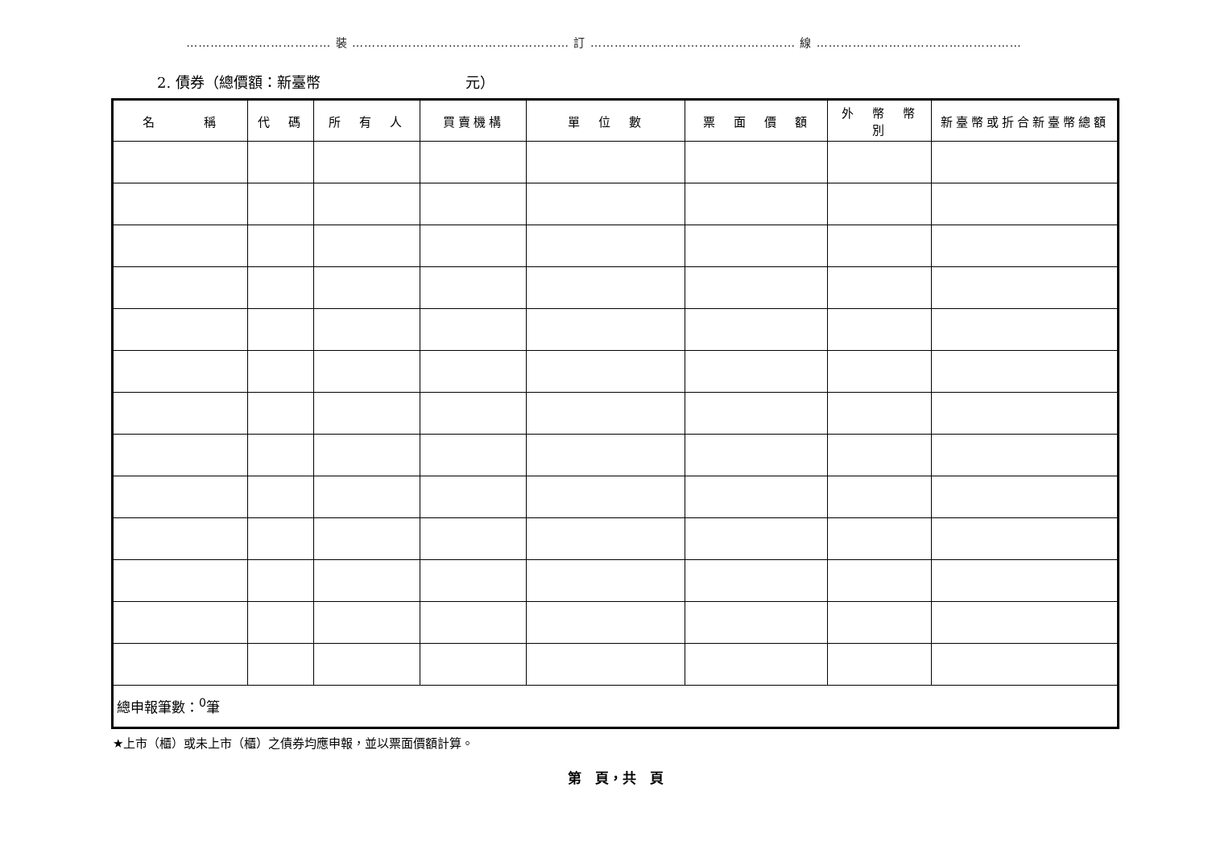……………………………… 裝 ……………………………………………… 訂 …………………………………………… 線 ……………………………………………
2. 債券（總價額：新臺幣　　　　　　　　　　元）
| 名 稱 | 代 碼 | 所 有 人 | 買賣機構 | 單 位 數 | 票 面 價 額 | 外 幣 幣 別 | 新臺幣或折合新臺幣總額 |
| --- | --- | --- | --- | --- | --- | --- | --- |
| 總申報筆數：<sup>0</sup>筆 | | | | | | | |
★上市（櫃）或未上市（櫃）之債券均應申報，並以票面價額計算。
第　頁，共　頁